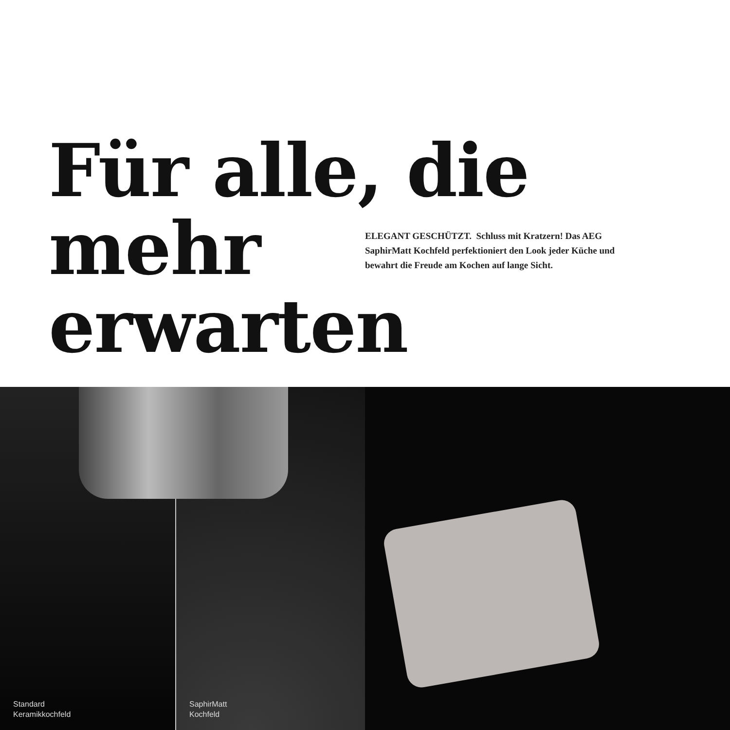Für alle, die mehr
erwarten
ELEGANT GESCHÜTZT. Schluss mit Kratzern! Das AEG SaphirMatt Kochfeld perfektioniert den Look jeder Küche und bewahrt die Freude am Kochen auf lange Sicht.
Standard
Keramikkochfeld
SaphirMatt
Kochfeld